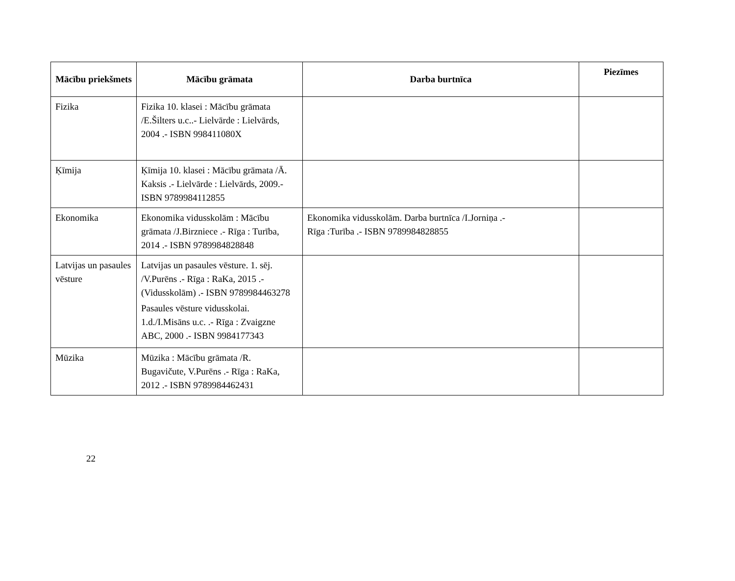| Mācību priekšmets | Mācību grāmata | Darba burtnīca | Piezīmes |
| --- | --- | --- | --- |
| Fizika | Fizika 10. klasei : Mācību grāmata /E.Šilters u.c..- Lielvārde : Lielvārds, 2004 .- ISBN 998411080X | | |
| Ķīmija | Ķīmija 10. klasei : Mācību grāmata /Ā. Kaksis .- Lielvārde : Lielvārds, 2009.- ISBN 9789984112855 | | |
| Ekonomika | Ekonomika vidusskolām : Mācību grāmata /J.Birzniece .- Rīga : Turība, 2014 .- ISBN 9789984828848 | Ekonomika vidusskolām. Darba burtnīca /I.Jorniņa .- Rīga :Turība .- ISBN 9789984828855 | |
| Latvijas un pasaules vēsture | Latvijas un pasaules vēsture. 1. sēj. /V.Purēns .- Rīga : RaKa, 2015 .- (Vidusskolām) .- ISBN 9789984463278 Pasaules vēsture vidusskolai. 1.d./I.Misāns u.c. .- Rīga : Zvaigzne ABC, 2000 .- ISBN 9984177343 | | |
| Mūzika | Mūzika : Mācību grāmata /R. Bugavičute, V.Purēns .- Rīga : RaKa, 2012 .- ISBN 9789984462431 | | |
22